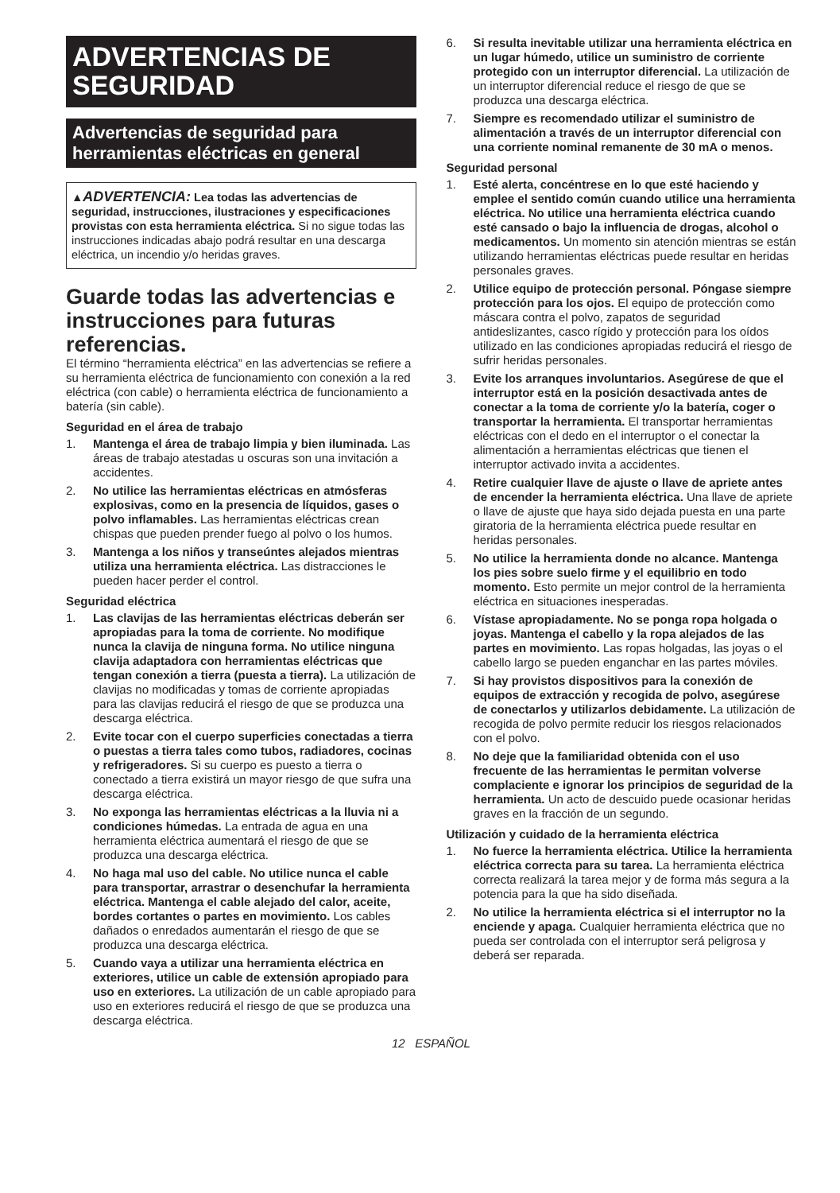ADVERTENCIAS DE SEGURIDAD
Advertencias de seguridad para herramientas eléctricas en general
▲ADVERTENCIA: Lea todas las advertencias de seguridad, instrucciones, ilustraciones y especificaciones provistas con esta herramienta eléctrica. Si no sigue todas las instrucciones indicadas abajo podrá resultar en una descarga eléctrica, un incendio y/o heridas graves.
Guarde todas las advertencias e instrucciones para futuras referencias.
El término “herramienta eléctrica” en las advertencias se refiere a su herramienta eléctrica de funcionamiento con conexión a la red eléctrica (con cable) o herramienta eléctrica de funcionamiento a batería (sin cable).
Seguridad en el área de trabajo
1. Mantenga el área de trabajo limpia y bien iluminada. Las áreas de trabajo atestadas u oscuras son una invitación a accidentes.
2. No utilice las herramientas eléctricas en atmósferas explosivas, como en la presencia de líquidos, gases o polvo inflamables. Las herramientas eléctricas crean chispas que pueden prender fuego al polvo o los humos.
3. Mantenga a los niños y transeúntes alejados mientras utiliza una herramienta eléctrica. Las distracciones le pueden hacer perder el control.
Seguridad eléctrica
1. Las clavijas de las herramientas eléctricas deberán ser apropiadas para la toma de corriente. No modifique nunca la clavija de ninguna forma. No utilice ninguna clavija adaptadora con herramientas eléctricas que tengan conexión a tierra (puesta a tierra). La utilización de clavijas no modificadas y tomas de corriente apropiadas para las clavijas reducirá el riesgo de que se produzca una descarga eléctrica.
2. Evite tocar con el cuerpo superficies conectadas a tierra o puestas a tierra tales como tubos, radiadores, cocinas y refrigeradores. Si su cuerpo es puesto a tierra o conectado a tierra existirá un mayor riesgo de que sufra una descarga eléctrica.
3. No exponga las herramientas eléctricas a la lluvia ni a condiciones húmedas. La entrada de agua en una herramienta eléctrica aumentará el riesgo de que se produzca una descarga eléctrica.
4. No haga mal uso del cable. No utilice nunca el cable para transportar, arrastrar o desenchufar la herramienta eléctrica. Mantenga el cable alejado del calor, aceite, bordes cortantes o partes en movimiento. Los cables dañados o enredados aumentarán el riesgo de que se produzca una descarga eléctrica.
5. Cuando vaya a utilizar una herramienta eléctrica en exteriores, utilice un cable de extensión apropiado para uso en exteriores. La utilización de un cable apropiado para uso en exteriores reducirá el riesgo de que se produzca una descarga eléctrica.
6. Si resulta inevitable utilizar una herramienta eléctrica en un lugar húmedo, utilice un suministro de corriente protegido con un interruptor diferencial. La utilización de un interruptor diferencial reduce el riesgo de que se produzca una descarga eléctrica.
7. Siempre es recomendado utilizar el suministro de alimentación a través de un interruptor diferencial con una corriente nominal remanente de 30 mA o menos.
Seguridad personal
1. Esté alerta, concéntrese en lo que esté haciendo y emplee el sentido común cuando utilice una herramienta eléctrica. No utilice una herramienta eléctrica cuando esté cansado o bajo la influencia de drogas, alcohol o medicamentos. Un momento sin atención mientras se están utilizando herramientas eléctricas puede resultar en heridas personales graves.
2. Utilice equipo de protección personal. Póngase siempre protección para los ojos. El equipo de protección como máscara contra el polvo, zapatos de seguridad antideslizantes, casco rígido y protección para los oídos utilizado en las condiciones apropiadas reducirá el riesgo de sufrir heridas personales.
3. Evite los arranques involuntarios. Asegúrese de que el interruptor está en la posición desactivada antes de conectar a la toma de corriente y/o la batería, coger o transportar la herramienta. El transportar herramientas eléctricas con el dedo en el interruptor o el conectar la alimentación a herramientas eléctricas que tienen el interruptor activado invita a accidentes.
4. Retire cualquier llave de ajuste o llave de apriete antes de encender la herramienta eléctrica. Una llave de apriete o llave de ajuste que haya sido dejada puesta en una parte giratoria de la herramienta eléctrica puede resultar en heridas personales.
5. No utilice la herramienta donde no alcance. Mantenga los pies sobre suelo firme y el equilibrio en todo momento. Esto permite un mejor control de la herramienta eléctrica en situaciones inesperadas.
6. Vístase apropiadamente. No se ponga ropa holgada o joyas. Mantenga el cabello y la ropa alejados de las partes en movimiento. Las ropas holgadas, las joyas o el cabello largo se pueden enganchar en las partes móviles.
7. Si hay provistos dispositivos para la conexión de equipos de extracción y recogida de polvo, asegúrese de conectarlos y utilizarlos debidamente. La utilización de recogida de polvo permite reducir los riesgos relacionados con el polvo.
8. No deje que la familiaridad obtenida con el uso frecuente de las herramientas le permitan volverse complaciente e ignorar los principios de seguridad de la herramienta. Un acto de descuido puede ocasionar heridas graves en la fracción de un segundo.
Utilización y cuidado de la herramienta eléctrica
1. No fuerce la herramienta eléctrica. Utilice la herramienta eléctrica correcta para su tarea. La herramienta eléctrica correcta realizará la tarea mejor y de forma más segura a la potencia para la que ha sido diseñada.
2. No utilice la herramienta eléctrica si el interruptor no la enciende y apaga. Cualquier herramienta eléctrica que no pueda ser controlada con el interruptor será peligrosa y deberá ser reparada.
12 ESPAÑOL